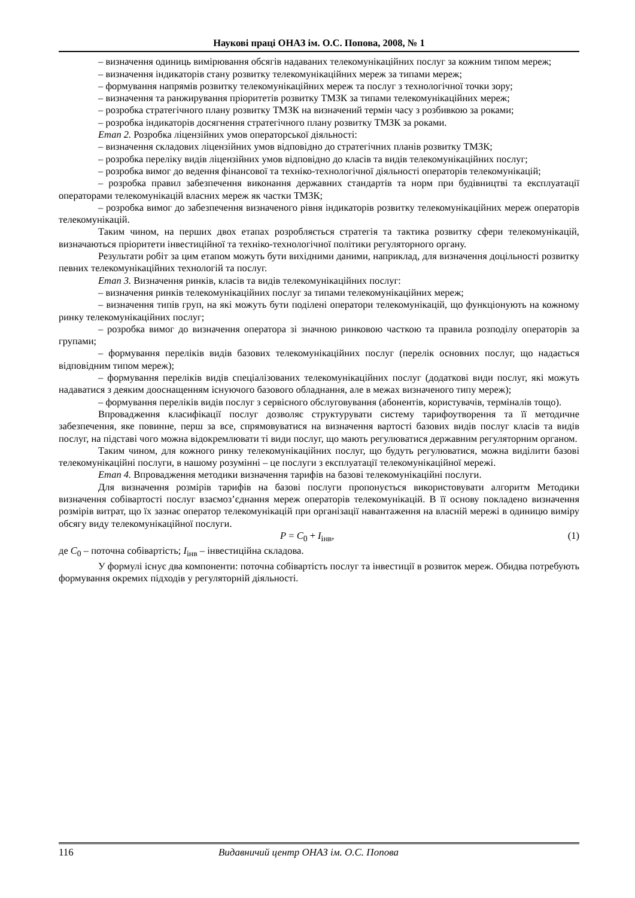Наукові праці ОНАЗ ім. О.С. Попова, 2008, № 1
– визначення одиниць вимірювання обсягів надаваних телекомунікаційних послуг за кожним типом мереж;
– визначення індикаторів стану розвитку телекомунікаційних мереж за типами мереж;
– формування напрямів розвитку телекомунікаційних мереж та послуг з технологічної точки зору;
– визначення та ранжирування пріоритетів розвитку ТМЗК за типами телекомунікаційних мереж;
– розробка стратегічного плану розвитку ТМЗК на визначений термін часу з розбивкою за роками;
– розробка індикаторів досягнення стратегічного плану розвитку ТМЗК за роками.
Етап 2. Розробка ліцензійних умов операторської діяльності:
– визначення складових ліцензійних умов відповідно до стратегічних планів розвитку ТМЗК;
– розробка переліку видів ліцензійних умов відповідно до класів та видів телекомунікаційних послуг;
– розробка вимог до ведення фінансової та техніко-технологічної діяльності операторів телекомунікацій;
– розробка правил забезпечення виконання державних стандартів та норм при будівництві та експлуатації операторами телекомунікацій власних мереж як частки ТМЗК;
– розробка вимог до забезпечення визначеного рівня індикаторів розвитку телекомунікаційних мереж операторів телекомунікацій.
Таким чином, на перших двох етапах розробляється стратегія та тактика розвитку сфери телекомунікацій, визначаються пріоритети інвестиційної та техніко-технологічної політики регуляторного органу.
Результати робіт за цим етапом можуть бути вихідними даними, наприклад, для визначення доцільності розвитку певних телекомунікаційних технологій та послуг.
Етап 3. Визначення ринків, класів та видів телекомунікаційних послуг:
– визначення ринків телекомунікаційних послуг за типами телекомунікаційних мереж;
– визначення типів груп, на які можуть бути поділені оператори телекомунікацій, що функціонують на кожному ринку телекомунікаційних послуг;
– розробка вимог до визначення оператора зі значною ринковою часткою та правила розподілу операторів за групами;
– формування переліків видів базових телекомунікаційних послуг (перелік основних послуг, що надається відповідним типом мереж);
– формування переліків видів спеціалізованих телекомунікаційних послуг (додаткові види послуг, які можуть надаватися з деяким дооснащенням існуючого базового обладнання, але в межах визначеного типу мереж);
– формування переліків видів послуг з сервісного обслуговування (абонентів, користувачів, терміналів тощо).
Впровадження класифікації послуг дозволяє структурувати систему тарифоутворення та її методичне забезпечення, яке повинне, перш за все, спрямовуватися на визначення вартості базових видів послуг класів та видів послуг, на підставі чого можна відокремлювати ті види послуг, що мають регулюватися державним регуляторним органом.
Таким чином, для кожного ринку телекомунікаційних послуг, що будуть регулюватися, можна виділити базові телекомунікаційні послуги, в нашому розумінні – це послуги з експлуатації телекомунікаційної мережі.
Етап 4. Впровадження методики визначення тарифів на базові телекомунікаційні послуги.
Для визначення розмірів тарифів на базові послуги пропонується використовувати алгоритм Методики визначення собівартості послуг взаємоз’єднання мереж операторів телекомунікацій. В її основу покладено визначення розмірів витрат, що їх зазнає оператор телекомунікацій при організації навантаження на власній мережі в одиницю виміру обсягу виду телекомунікаційної послуги.
P = C<sub>0</sub> + I<sub>інв</sub>, (1)
де C<sub>0</sub> – поточна собівартість; I<sub>інв</sub> – інвестиційна складова.
У формулі існує два компоненти: поточна собівартість послуг та інвестиції в розвиток мереж. Обидва потребують формування окремих підходів у регуляторній діяльності.
116 Видавничий центр ОНАЗ ім. О.С. Попова